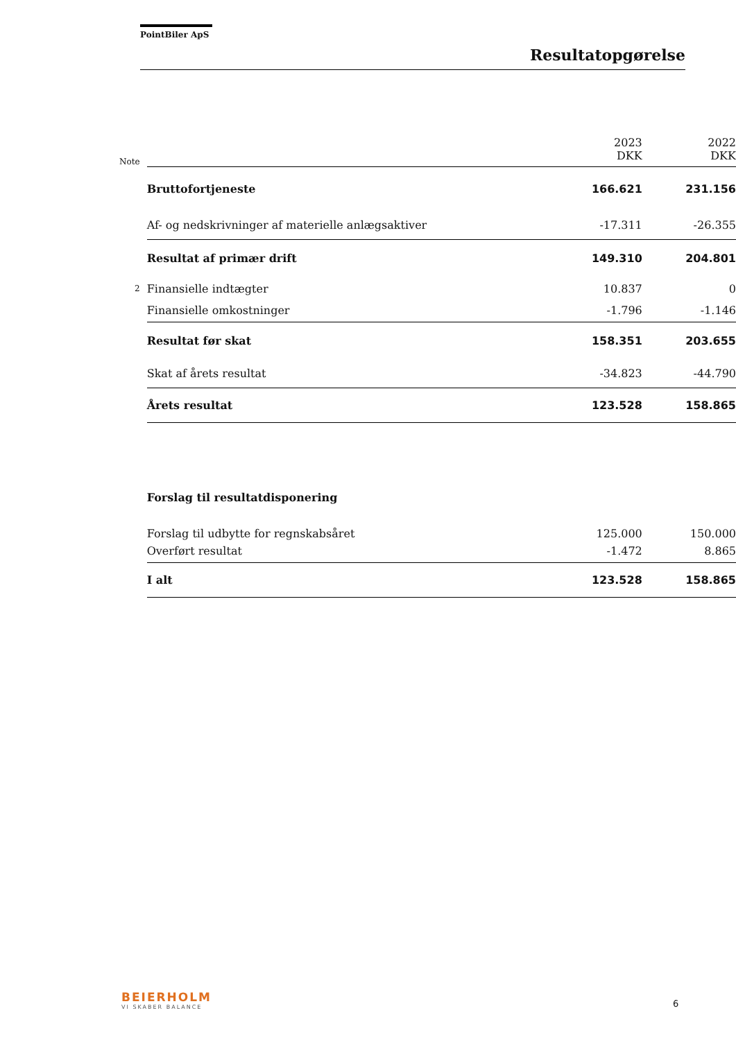PointBiler ApS
Resultatopgørelse
| Note | | 2023 DKK | 2022 DKK |
| --- | --- | --- | --- |
| | Bruttofortjeneste | 166.621 | 231.156 |
| | Af- og nedskrivninger af materielle anlægsaktiver | -17.311 | -26.355 |
| | Resultat af primær drift | 149.310 | 204.801 |
| 2 | Finansielle indtægter | 10.837 | 0 |
| | Finansielle omkostninger | -1.796 | -1.146 |
| | Resultat før skat | 158.351 | 203.655 |
| | Skat af årets resultat | -34.823 | -44.790 |
| | Årets resultat | 123.528 | 158.865 |
| | Forslag til resultatdisponering | | |
| | Forslag til udbytte for regnskabsåret | 125.000 | 150.000 |
| | Overført resultat | -1.472 | 8.865 |
| | I alt | 123.528 | 158.865 |
BEIERHOLM
VI SKABER BALANCE 6